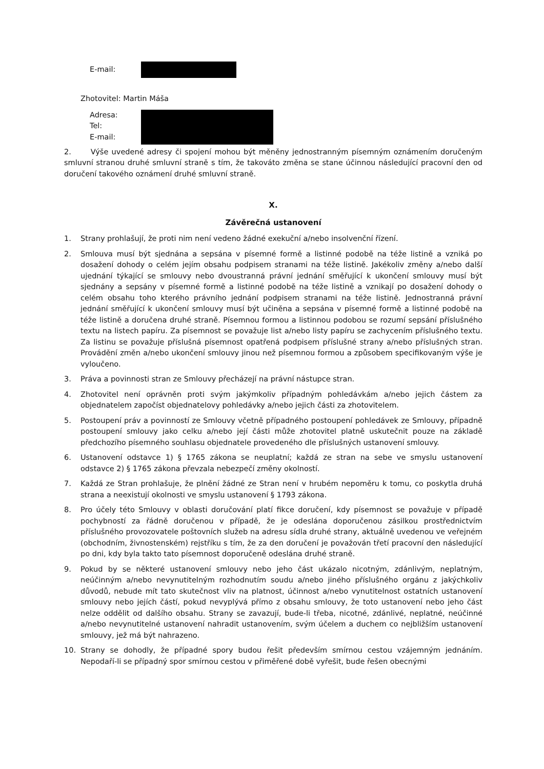E-mail:
Zhotovitel: Martin Máša
Adresa:
Tel:
E-mail:
2. Výše uvedené adresy či spojení mohou být měněny jednostranným písemným oznámením doručeným smluvní stranou druhé smluvní straně s tím, že takováto změna se stane účinnou následující pracovní den od doručení takového oznámení druhé smluvní straně.
X.
Závěrečná ustanovení
1. Strany prohlašují, že proti nim není vedeno žádné exekuční a/nebo insolvenční řízení.
2. Smlouva musí být sjednána a sepsána v písemné formě a listinné podobě na téže listině a vzniká po dosažení dohody o celém jejím obsahu podpisem stranami na téže listině. Jakékoliv změny a/nebo další ujednání týkající se smlouvy nebo dvoustranná právní jednání směřující k ukončení smlouvy musí být sjednány a sepsány v písemné formě a listinné podobě na téže listině a vznikají po dosažení dohody o celém obsahu toho kterého právního jednání podpisem stranami na téže listině. Jednostranná právní jednání směřující k ukončení smlouvy musí být učiněna a sepsána v písemné formě a listinné podobě na téže listině a doručena druhé straně. Písemnou formou a listinnou podobou se rozumí sepsání příslušného textu na listech papíru. Za písemnost se považuje list a/nebo listy papíru se zachycením příslušného textu. Za listinu se považuje příslušná písemnost opatřená podpisem příslušné strany a/nebo příslušných stran. Provádění změn a/nebo ukončení smlouvy jinou než písemnou formou a způsobem specifikovaným výše je vyloučeno.
3. Práva a povinnosti stran ze Smlouvy přecházejí na právní nástupce stran.
4. Zhotovitel není oprávněn proti svým jakýmkoliv případným pohledávkám a/nebo jejich částem za objednatelem započíst objednatelovy pohledávky a/nebo jejich části za zhotovitelem.
5. Postoupení práv a povinností ze Smlouvy včetně případného postoupení pohledávek ze Smlouvy, případně postoupení smlouvy jako celku a/nebo její části může zhotovitel platně uskutečnit pouze na základě předchozího písemného souhlasu objednatele provedeného dle příslušných ustanovení smlouvy.
6. Ustanovení odstavce 1) § 1765 zákona se neuplatní; každá ze stran na sebe ve smyslu ustanovení odstavce 2) § 1765 zákona převzala nebezpečí změny okolností.
7. Každá ze Stran prohlašuje, že plnění žádné ze Stran není v hrubém nepoměru k tomu, co poskytla druhá strana a neexistují okolnosti ve smyslu ustanovení § 1793 zákona.
8. Pro účely této Smlouvy v oblasti doručování platí fikce doručení, kdy písemnost se považuje v případě pochybností za řádně doručenou v případě, že je odeslána doporučenou zásilkou prostřednictvím příslušného provozovatele poštovních služeb na adresu sídla druhé strany, aktuálně uvedenou ve veřejném (obchodním, živnostenském) rejstříku s tím, že za den doručení je považován třetí pracovní den následující po dni, kdy byla takto tato písemnost doporučeně odeslána druhé straně.
9. Pokud by se některé ustanovení smlouvy nebo jeho část ukázalo nicotným, zdánlivým, neplatným, neúčinným a/nebo nevynutitelným rozhodnutím soudu a/nebo jiného příslušného orgánu z jakýchkoliv důvodů, nebude mít tato skutečnost vliv na platnost, účinnost a/nebo vynutitelnost ostatních ustanovení smlouvy nebo jejích částí, pokud nevyplývá přímo z obsahu smlouvy, že toto ustanovení nebo jeho část nelze oddělit od dalšího obsahu. Strany se zavazují, bude-li třeba, nicotné, zdánlivé, neplatné, neúčinné a/nebo nevynutitelné ustanovení nahradit ustanovením, svým účelem a duchem co nejbližším ustanovení smlouvy, jež má být nahrazeno.
10. Strany se dohodly, že případné spory budou řešit především smírnou cestou vzájemným jednáním. Nepodaří-li se případný spor smírnou cestou v přiměřené době vyřešit, bude řešen obecnými